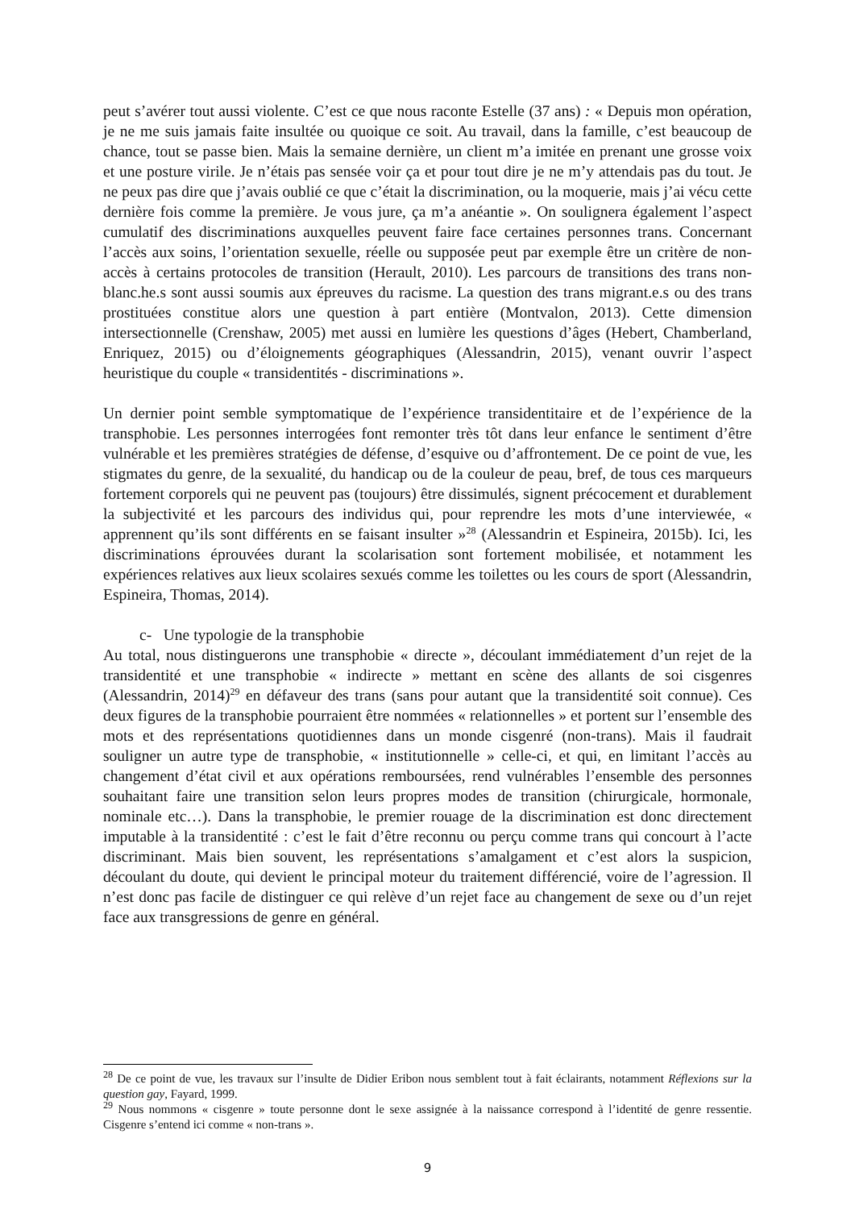peut s’avérer tout aussi violente. C’est ce que nous raconte Estelle (37 ans) : « Depuis mon opération, je ne me suis jamais faite insultée ou quoique ce soit. Au travail, dans la famille, c’est beaucoup de chance, tout se passe bien. Mais la semaine dernière, un client m’a imitée en prenant une grosse voix et une posture virile. Je n’étais pas sensée voir ça et pour tout dire je ne m’y attendais pas du tout. Je ne peux pas dire que j’avais oublié ce que c’était la discrimination, ou la moquerie, mais j’ai vécu cette dernière fois comme la première. Je vous jure, ça m’a anéantie ». On soulignera également l’aspect cumulatif des discriminations auxquelles peuvent faire face certaines personnes trans. Concernant l’accès aux soins, l’orientation sexuelle, réelle ou supposée peut par exemple être un critère de non-accès à certains protocoles de transition (Herault, 2010). Les parcours de transitions des trans non-blanc.he.s sont aussi soumis aux épreuves du racisme. La question des trans migrant.e.s ou des trans prostituées constitue alors une question à part entière (Montvalon, 2013). Cette dimension intersectionnelle (Crenshaw, 2005) met aussi en lumière les questions d’âges (Hebert, Chamberland, Enriquez, 2015) ou d’éloignements géographiques (Alessandrin, 2015), venant ouvrir l’aspect heuristique du couple « transidentités - discriminations ».
Un dernier point semble symptomatique de l’expérience transidentitaire et de l’expérience de la transphobie. Les personnes interrogées font remonter très tôt dans leur enfance le sentiment d’être vulnérable et les premières stratégies de défense, d’esquive ou d’affrontement. De ce point de vue, les stigmates du genre, de la sexualité, du handicap ou de la couleur de peau, bref, de tous ces marqueurs fortement corporels qui ne peuvent pas (toujours) être dissimulés, signent précocement et durablement la subjectivité et les parcours des individus qui, pour reprendre les mots d’une interviewée, « apprennent qu’ils sont différents en se faisant insulter »<sup>28</sup> (Alessandrin et Espineira, 2015b). Ici, les discriminations éprouvées durant la scolarisation sont fortement mobilisée, et notamment les expériences relatives aux lieux scolaires sexués comme les toilettes ou les cours de sport (Alessandrin, Espineira, Thomas, 2014).
c- Une typologie de la transphobie
Au total, nous distinguerons une transphobie « directe », découlant immédiatement d’un rejet de la transidentité et une transphobie « indirecte » mettant en scène des allants de soi cisgenres (Alessandrin, 2014)<sup>29</sup> en défaveur des trans (sans pour autant que la transidentité soit connue). Ces deux figures de la transphobie pourraient être nommées « relationnelles » et portent sur l’ensemble des mots et des représentations quotidiennes dans un monde cisgenré (non-trans). Mais il faudrait souligner un autre type de transphobie, « institutionnelle » celle-ci, et qui, en limitant l’accès au changement d’état civil et aux opérations remboursées, rend vulnérables l’ensemble des personnes souhaitant faire une transition selon leurs propres modes de transition (chirurgicale, hormonale, nominale etc…). Dans la transphobie, le premier rouage de la discrimination est donc directement imputable à la transidentité : c’est le fait d’être reconnu ou perçu comme trans qui concourt à l’acte discriminant. Mais bien souvent, les représentations s’amalgament et c’est alors la suspicion, découlant du doute, qui devient le principal moteur du traitement différencié, voire de l’agression. Il n’est donc pas facile de distinguer ce qui relève d’un rejet face au changement de sexe ou d’un rejet face aux transgressions de genre en général.
<sup>28</sup> De ce point de vue, les travaux sur l’insulte de Didier Eribon nous semblent tout à fait éclairants, notamment Réflexions sur la question gay, Fayard, 1999.
<sup>29</sup> Nous nommons « cisgenre » toute personne dont le sexe assignée à la naissance correspond à l’identité de genre ressentie. Cisgenre s’entend ici comme « non-trans ».
9